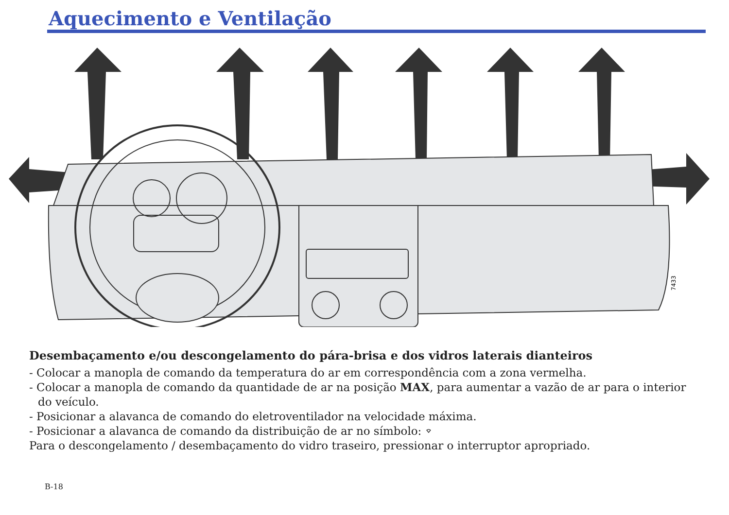Aquecimento e Ventilação
7433
Desembaçamento e/ou descongelamento do pára-brisa e dos vidros laterais dianteiros
- Colocar a manopla de comando da temperatura do ar em correspondência com a zona vermelha.
- Colocar a manopla de comando da quantidade de ar na posição MAX, para aumentar a vazão de ar para o interior do veículo.
- Posicionar a alavanca de comando do eletroventilador na velocidade máxima.
- Posicionar a alavanca de comando da distribuição de ar no símbolo: ⌔
Para o descongelamento / desembaçamento do vidro traseiro, pressionar o interruptor apropriado.
B-18